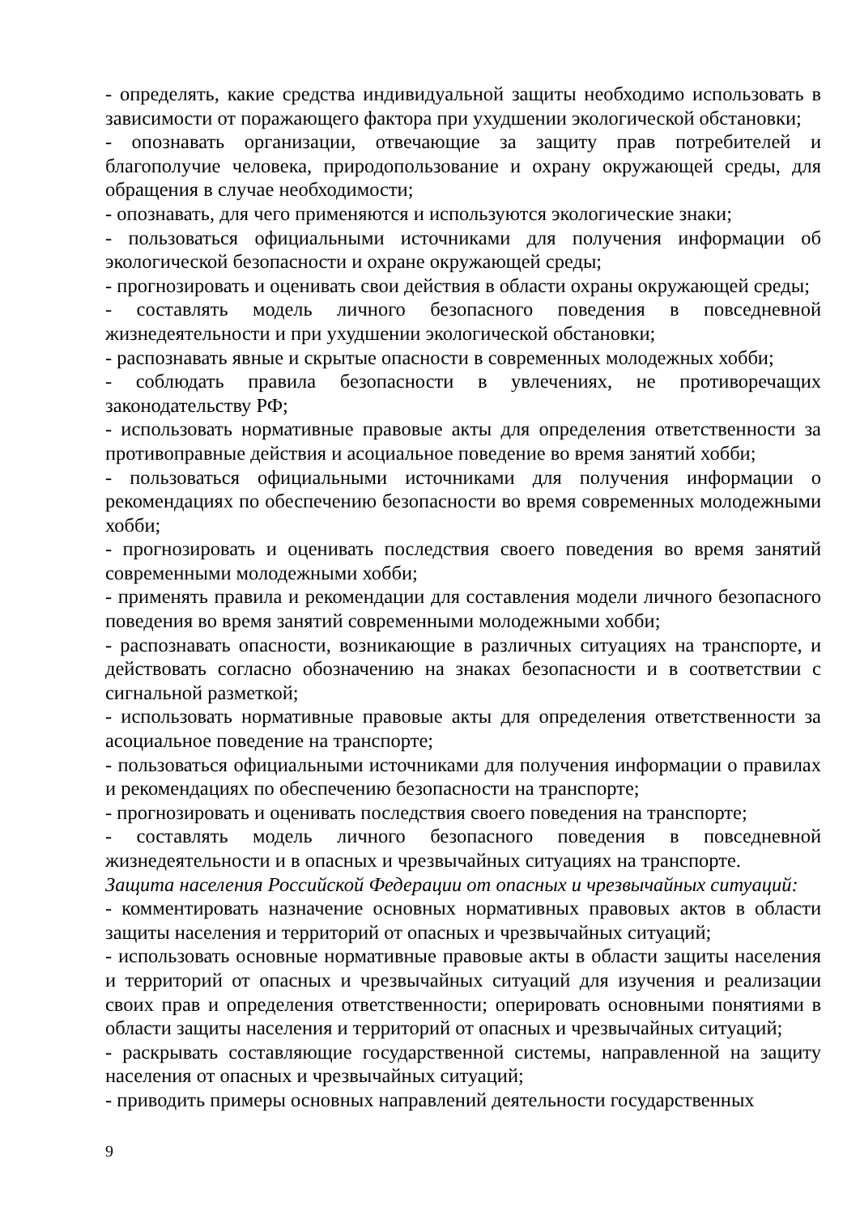- определять, какие средства индивидуальной защиты необходимо использовать в зависимости от поражающего фактора при ухудшении экологической обстановки;
- опознавать организации, отвечающие за защиту прав потребителей и благополучие человека, природопользование и охрану окружающей среды, для обращения в случае необходимости;
- опознавать, для чего применяются и используются экологические знаки;
- пользоваться официальными источниками для получения информации об экологической безопасности и охране окружающей среды;
- прогнозировать и оценивать свои действия в области охраны окружающей среды;
- составлять модель личного безопасного поведения в повседневной жизнедеятельности и при ухудшении экологической обстановки;
- распознавать явные и скрытые опасности в современных молодежных хобби;
- соблюдать правила безопасности в увлечениях, не противоречащих законодательству РФ;
- использовать нормативные правовые акты для определения ответственности за противоправные действия и асоциальное поведение во время занятий хобби;
- пользоваться официальными источниками для получения информации о рекомендациях по обеспечению безопасности во время современных молодежными хобби;
- прогнозировать и оценивать последствия своего поведения во время занятий современными молодежными хобби;
- применять правила и рекомендации для составления модели личного безопасного поведения во время занятий современными молодежными хобби;
- распознавать опасности, возникающие в различных ситуациях на транспорте, и действовать согласно обозначению на знаках безопасности и в соответствии с сигнальной разметкой;
- использовать нормативные правовые акты для определения ответственности за асоциальное поведение на транспорте;
- пользоваться официальными источниками для получения информации о правилах и рекомендациях по обеспечению безопасности на транспорте;
- прогнозировать и оценивать последствия своего поведения на транспорте;
- составлять модель личного безопасного поведения в повседневной жизнедеятельности и в опасных и чрезвычайных ситуациях на транспорте.
Защита населения Российской Федерации от опасных и чрезвычайных ситуаций:
- комментировать назначение основных нормативных правовых актов в области защиты населения и территорий от опасных и чрезвычайных ситуаций;
- использовать основные нормативные правовые акты в области защиты населения и территорий от опасных и чрезвычайных ситуаций для изучения и реализации своих прав и определения ответственности; оперировать основными понятиями в области защиты населения и территорий от опасных и чрезвычайных ситуаций;
- раскрывать составляющие государственной системы, направленной на защиту населения от опасных и чрезвычайных ситуаций;
- приводить примеры основных направлений деятельности государственных
9